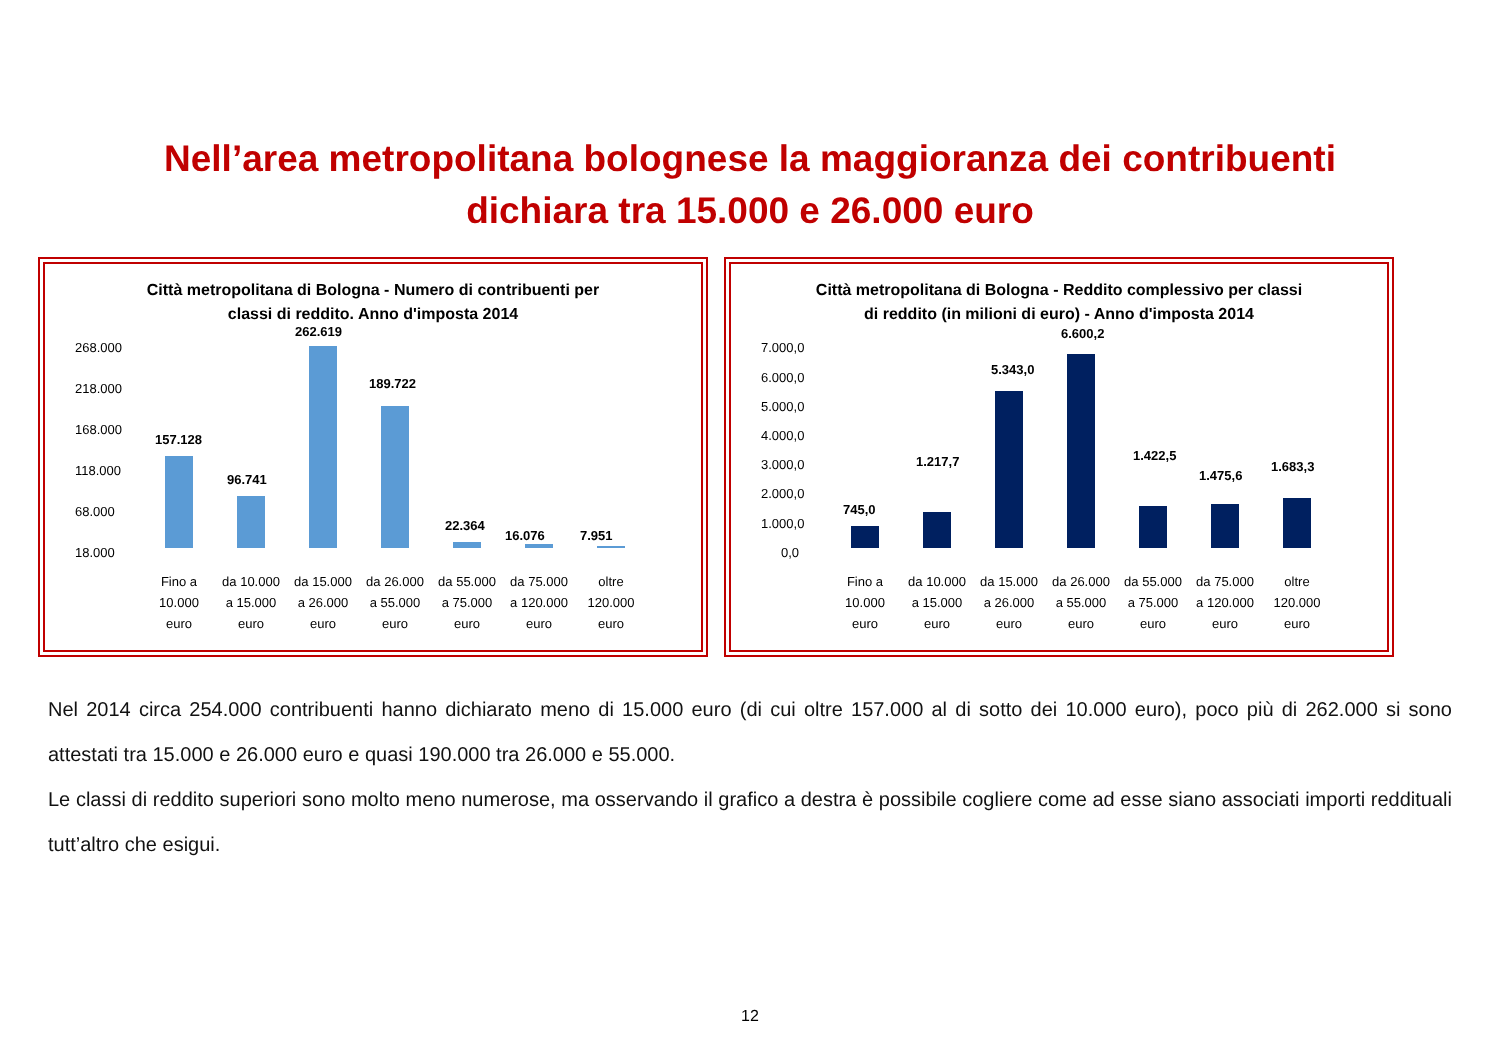Nell’area metropolitana bolognese la maggioranza dei contribuenti
dichiara tra 15.000 e 26.000 euro
Città metropolitana di Bologna - Numero di contribuenti per
classi di reddito. Anno d'imposta 2014
268.000
218.000
168.000
118.000
68.000
18.000
157.128
96.741
262.619
189.722
22.364
16.076
7.951
Fino a
10.000
euro
da 10.000
a 15.000
euro
da 15.000
a 26.000
euro
da 26.000
a 55.000
euro
da 55.000
a 75.000
euro
da 75.000
a 120.000
euro
oltre
120.000
euro
Città metropolitana di Bologna - Reddito complessivo per classi
di reddito (in milioni di euro) - Anno d'imposta 2014
7.000,0
6.000,0
5.000,0
4.000,0
3.000,0
2.000,0
1.000,0
0,0
745,0
1.217,7
5.343,0
6.600,2
1.422,5
1.475,6
1.683,3
Fino a
10.000
euro
da 10.000
a 15.000
euro
da 15.000
a 26.000
euro
da 26.000
a 55.000
euro
da 55.000
a 75.000
euro
da 75.000
a 120.000
euro
oltre
120.000
euro
Nel 2014 circa 254.000 contribuenti hanno dichiarato meno di 15.000 euro (di cui oltre 157.000 al di sotto dei 10.000 euro), poco più di 262.000 si sono attestati tra 15.000 e 26.000 euro e quasi 190.000 tra 26.000 e 55.000.
Le classi di reddito superiori sono molto meno numerose, ma osservando il grafico a destra è possibile cogliere come ad esse siano associati importi reddituali tutt’altro che esigui.
12